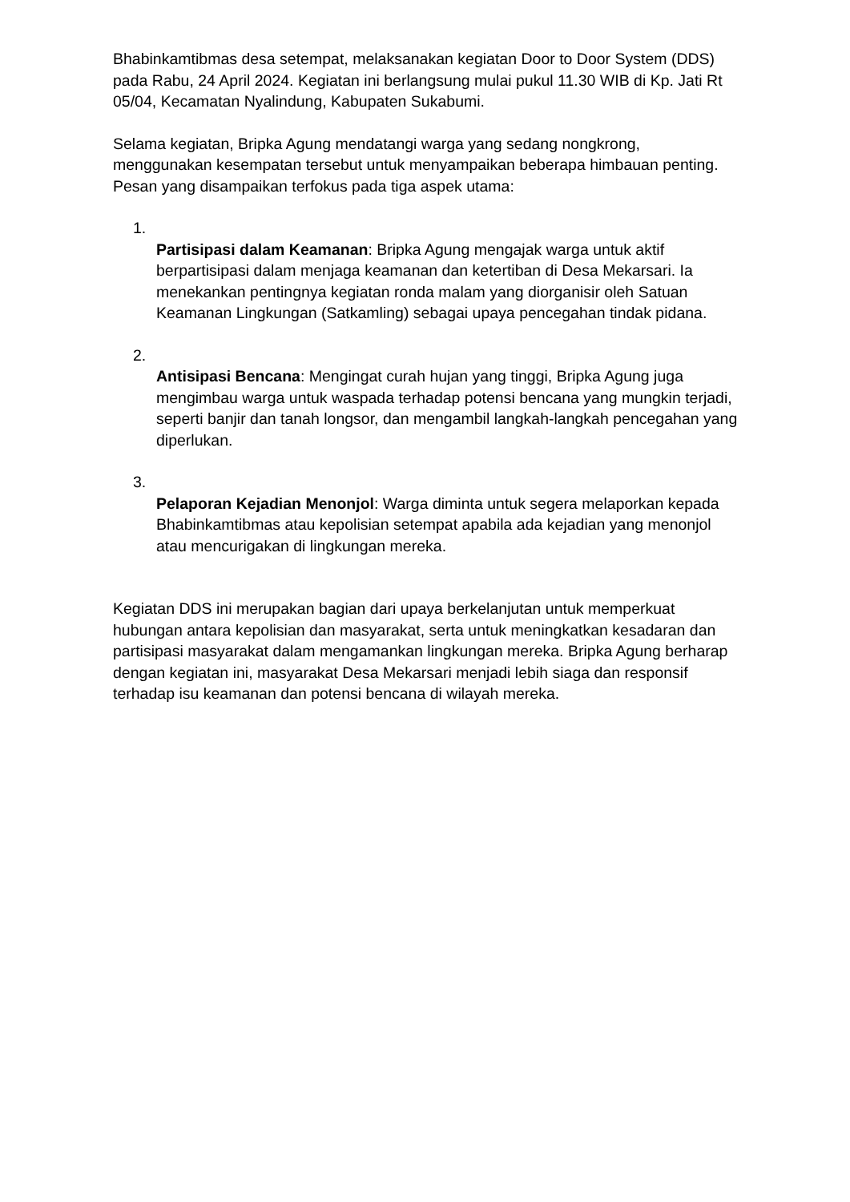Bhabinkamtibmas desa setempat, melaksanakan kegiatan Door to Door System (DDS) pada Rabu, 24 April 2024. Kegiatan ini berlangsung mulai pukul 11.30 WIB di Kp. Jati Rt 05/04, Kecamatan Nyalindung, Kabupaten Sukabumi.
Selama kegiatan, Bripka Agung mendatangi warga yang sedang nongkrong, menggunakan kesempatan tersebut untuk menyampaikan beberapa himbauan penting. Pesan yang disampaikan terfokus pada tiga aspek utama:
1.
Partisipasi dalam Keamanan: Bripka Agung mengajak warga untuk aktif berpartisipasi dalam menjaga keamanan dan ketertiban di Desa Mekarsari. Ia menekankan pentingnya kegiatan ronda malam yang diorganisir oleh Satuan Keamanan Lingkungan (Satkamling) sebagai upaya pencegahan tindak pidana.
2.
Antisipasi Bencana: Mengingat curah hujan yang tinggi, Bripka Agung juga mengimbau warga untuk waspada terhadap potensi bencana yang mungkin terjadi, seperti banjir dan tanah longsor, dan mengambil langkah-langkah pencegahan yang diperlukan.
3.
Pelaporan Kejadian Menonjol: Warga diminta untuk segera melaporkan kepada Bhabinkamtibmas atau kepolisian setempat apabila ada kejadian yang menonjol atau mencurigakan di lingkungan mereka.
Kegiatan DDS ini merupakan bagian dari upaya berkelanjutan untuk memperkuat hubungan antara kepolisian dan masyarakat, serta untuk meningkatkan kesadaran dan partisipasi masyarakat dalam mengamankan lingkungan mereka. Bripka Agung berharap dengan kegiatan ini, masyarakat Desa Mekarsari menjadi lebih siaga dan responsif terhadap isu keamanan dan potensi bencana di wilayah mereka.